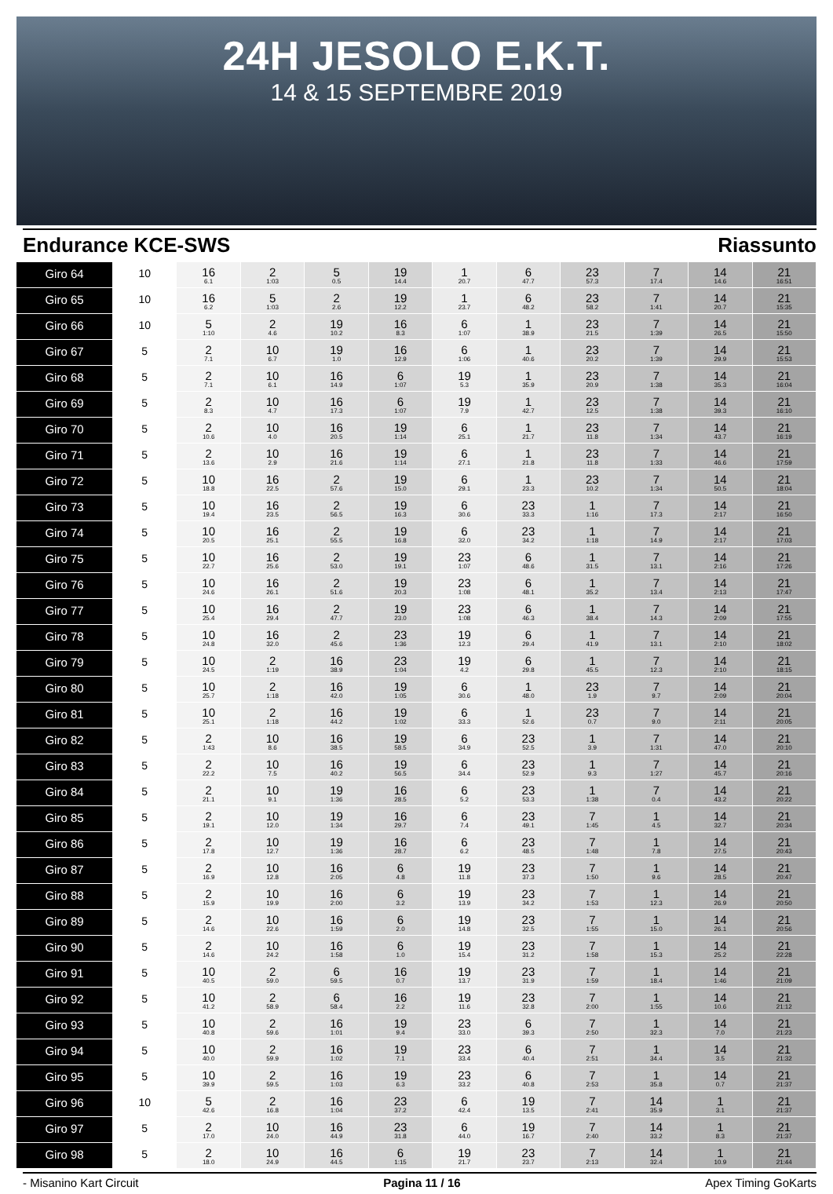24H JESOLO E.K.T.
14 & 15 SEPTEMBRE 2019
Endurance KCE-SWS Riassunto
| Giro 64 | 10 | 16 6.1 | 2 1:03 | 5 0.5 | 19 14.4 | 1 20.7 | 6 47.7 | 23 57.3 | 7 17.4 | 14 14.6 | 21 16:51 |
| Giro 65 | 10 | 16 6.2 | 5 1:03 | 2 2.6 | 19 12.2 | 1 23.7 | 6 48.2 | 23 58.2 | 7 1:41 | 14 20.7 | 21 15:35 |
| Giro 66 | 10 | 5 1:10 | 2 4.6 | 19 10.2 | 16 8.3 | 6 1:07 | 1 38.9 | 23 21.5 | 7 1:39 | 14 26.5 | 21 15:50 |
| Giro 67 | 5 | 2 7.1 | 10 6.7 | 19 1.0 | 16 12.9 | 6 1:06 | 1 40.6 | 23 20.2 | 7 1:39 | 14 29.9 | 21 15:53 |
| Giro 68 | 5 | 2 7.1 | 10 6.1 | 16 14.9 | 6 1:07 | 19 5.3 | 1 35.9 | 23 20.9 | 7 1:38 | 14 35.3 | 21 16:04 |
| Giro 69 | 5 | 2 8.3 | 10 4.7 | 16 17.3 | 6 1:07 | 19 7.9 | 1 42.7 | 23 12.5 | 7 1:38 | 14 39.3 | 21 16:10 |
| Giro 70 | 5 | 2 10.6 | 10 4.0 | 16 20.5 | 19 1:14 | 6 25.1 | 1 21.7 | 23 11.8 | 7 1:34 | 14 43.7 | 21 16:19 |
| Giro 71 | 5 | 2 13.6 | 10 2.9 | 16 21.6 | 19 1:14 | 6 27.1 | 1 21.8 | 23 11.8 | 7 1:33 | 14 46.6 | 21 17:59 |
| Giro 72 | 5 | 10 18.8 | 16 22.5 | 2 57.6 | 19 15.0 | 6 29.1 | 1 23.3 | 23 10.2 | 7 1:34 | 14 50.5 | 21 18:04 |
| Giro 73 | 5 | 10 19.4 | 16 23.5 | 2 56.5 | 19 16.3 | 6 30.6 | 23 33.3 | 1 1:16 | 7 17.3 | 14 2:17 | 21 16:50 |
| Giro 74 | 5 | 10 20.5 | 16 25.1 | 2 55.5 | 19 16.8 | 6 32.0 | 23 34.2 | 1 1:18 | 7 14.9 | 14 2:17 | 21 17:03 |
| Giro 75 | 5 | 10 22.7 | 16 25.6 | 2 53.0 | 19 19.1 | 23 1:07 | 6 48.6 | 1 31.5 | 7 13.1 | 14 2:16 | 21 17:26 |
| Giro 76 | 5 | 10 24.6 | 16 26.1 | 2 51.6 | 19 20.3 | 23 1:08 | 6 48.1 | 1 35.2 | 7 13.4 | 14 2:13 | 21 17:47 |
| Giro 77 | 5 | 10 25.4 | 16 29.4 | 2 47.7 | 19 23.0 | 23 1:08 | 6 46.3 | 1 38.4 | 7 14.3 | 14 2:09 | 21 17:55 |
| Giro 78 | 5 | 10 24.8 | 16 32.0 | 2 45.6 | 23 1:36 | 19 12.3 | 6 29.4 | 1 41.9 | 7 13.1 | 14 2:10 | 21 18:02 |
| Giro 79 | 5 | 10 24.5 | 2 1:19 | 16 38.9 | 23 1:04 | 19 4.2 | 6 29.8 | 1 45.5 | 7 12.3 | 14 2:10 | 21 18:15 |
| Giro 80 | 5 | 10 25.7 | 2 1:18 | 16 42.0 | 19 1:05 | 6 30.6 | 1 48.0 | 23 1.9 | 7 9.7 | 14 2:09 | 21 20:04 |
| Giro 81 | 5 | 10 25.1 | 2 1:18 | 16 44.2 | 19 1:02 | 6 33.3 | 1 52.6 | 23 0.7 | 7 9.0 | 14 2:11 | 21 20:05 |
| Giro 82 | 5 | 2 1:43 | 10 8.6 | 16 38.5 | 19 58.5 | 6 34.9 | 23 52.5 | 1 3.9 | 7 1:31 | 14 47.0 | 21 20:10 |
| Giro 83 | 5 | 2 22.2 | 10 7.5 | 16 40.2 | 19 56.5 | 6 34.4 | 23 52.9 | 1 9.3 | 7 1:27 | 14 45.7 | 21 20:16 |
| Giro 84 | 5 | 2 21.1 | 10 9.1 | 19 1:36 | 16 28.5 | 6 5.2 | 23 53.3 | 1 1:38 | 7 0.4 | 14 43.2 | 21 20:22 |
| Giro 85 | 5 | 2 19.1 | 10 12.0 | 19 1:34 | 16 29.7 | 6 7.4 | 23 49.1 | 7 1:45 | 1 4.5 | 14 32.7 | 21 20:34 |
| Giro 86 | 5 | 2 17.8 | 10 12.7 | 19 1:36 | 16 28.7 | 6 6.2 | 23 48.5 | 7 1:48 | 1 7.8 | 14 27.5 | 21 20:43 |
| Giro 87 | 5 | 2 16.9 | 10 12.8 | 16 2:05 | 6 4.8 | 19 11.8 | 23 37.3 | 7 1:50 | 1 9.6 | 14 28.5 | 21 20:47 |
| Giro 88 | 5 | 2 15.9 | 10 19.9 | 16 2:00 | 6 3.2 | 19 13.9 | 23 34.2 | 7 1:53 | 1 12.3 | 14 26.9 | 21 20:50 |
| Giro 89 | 5 | 2 14.6 | 10 22.6 | 16 1:59 | 6 2.0 | 19 14.8 | 23 32.5 | 7 1:55 | 1 15.0 | 14 26.1 | 21 20:56 |
| Giro 90 | 5 | 2 14.6 | 10 24.2 | 16 1:58 | 6 1.0 | 19 15.4 | 23 31.2 | 7 1:58 | 1 15.3 | 14 25.2 | 21 22:28 |
| Giro 91 | 5 | 10 40.5 | 2 59.0 | 6 59.5 | 16 0.7 | 19 13.7 | 23 31.9 | 7 1:59 | 1 18.4 | 14 1:46 | 21 21:09 |
| Giro 92 | 5 | 10 41.2 | 2 58.9 | 6 58.4 | 16 2.2 | 19 11.6 | 23 32.8 | 7 2:00 | 1 1:55 | 14 10.6 | 21 21:12 |
| Giro 93 | 5 | 10 40.8 | 2 59.6 | 16 1:01 | 19 9.4 | 23 33.0 | 6 39.3 | 7 2:50 | 1 32.3 | 14 7.0 | 21 21:23 |
| Giro 94 | 5 | 10 40.0 | 2 59.9 | 16 1:02 | 19 7.1 | 23 33.4 | 6 40.4 | 7 2:51 | 1 34.4 | 14 3.5 | 21 21:32 |
| Giro 95 | 5 | 10 39.9 | 2 59.5 | 16 1:03 | 19 6.3 | 23 33.2 | 6 40.8 | 7 2:53 | 1 35.8 | 14 0.7 | 21 21:37 |
| Giro 96 | 10 | 5 42.6 | 2 16.8 | 16 1:04 | 23 37.2 | 6 42.4 | 19 13.5 | 7 2:41 | 14 35.9 | 1 3.1 | 21 21:37 |
| Giro 97 | 5 | 2 17.0 | 10 24.0 | 16 44.9 | 23 31.8 | 6 44.0 | 19 16.7 | 7 2:40 | 14 33.2 | 1 8.3 | 21 21:37 |
| Giro 98 | 5 | 2 18.0 | 10 24.9 | 16 44.5 | 6 1:15 | 19 21.7 | 23 23.7 | 7 2:13 | 14 32.4 | 1 10.9 | 21 21:44 |
- Misanino Kart Circuit Pagina 11 / 16 Apex Timing GoKarts